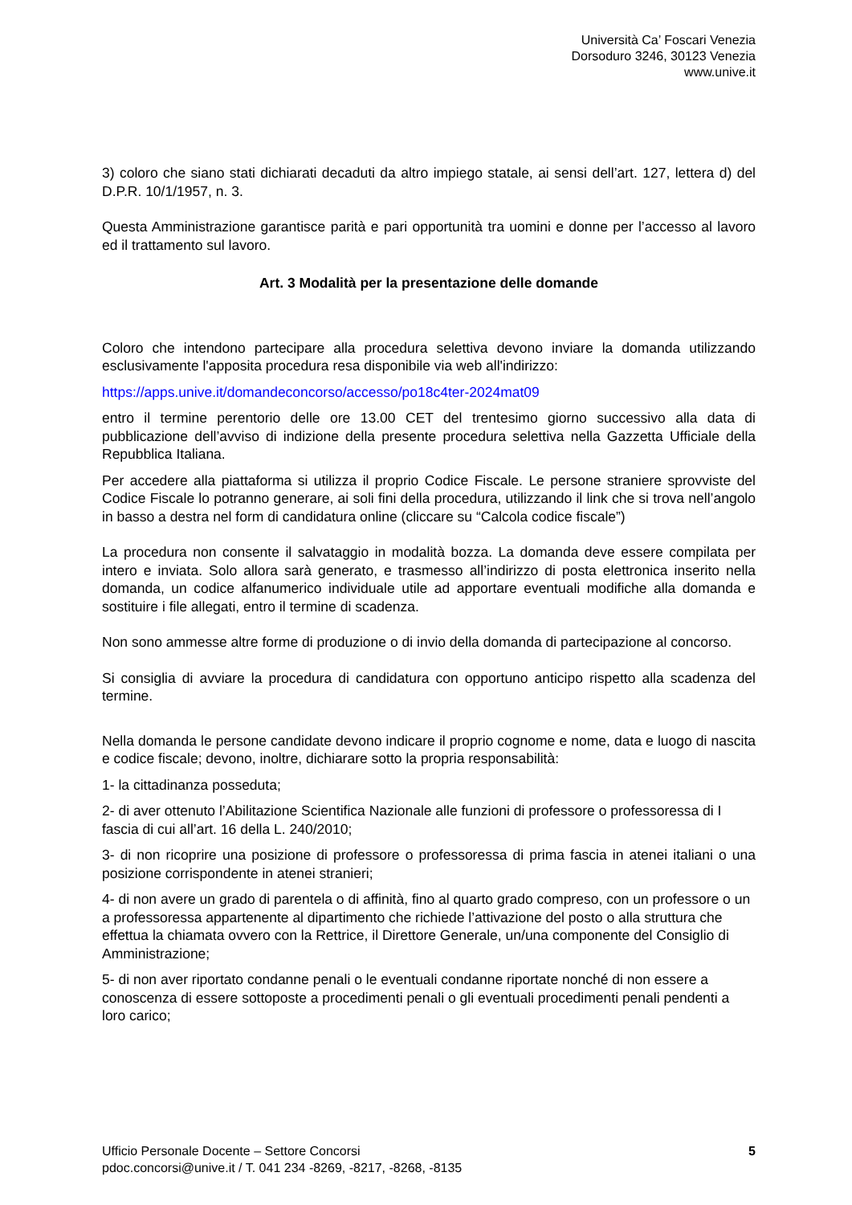Università Ca’ Foscari Venezia
Dorsoduro 3246, 30123 Venezia
www.unive.it
3) coloro che siano stati dichiarati decaduti da altro impiego statale, ai sensi dell’art. 127, lettera d) del D.P.R. 10/1/1957, n. 3.
Questa Amministrazione garantisce parità e pari opportunità tra uomini e donne per l’accesso al lavoro ed il trattamento sul lavoro.
Art. 3 Modalità per la presentazione delle domande
Coloro che intendono partecipare alla procedura selettiva devono inviare la domanda utilizzando esclusivamente l'apposita procedura resa disponibile via web all'indirizzo:
https://apps.unive.it/domandeconcorso/accesso/po18c4ter-2024mat09
entro il termine perentorio delle ore 13.00 CET del trentesimo giorno successivo alla data di pubblicazione dell’avviso di indizione della presente procedura selettiva nella Gazzetta Ufficiale della Repubblica Italiana.
Per accedere alla piattaforma si utilizza il proprio Codice Fiscale. Le persone straniere sprovviste del Codice Fiscale lo potranno generare, ai soli fini della procedura, utilizzando il link che si trova nell’angolo in basso a destra nel form di candidatura online (cliccare su “Calcola codice fiscale”)
La procedura non consente il salvataggio in modalità bozza. La domanda deve essere compilata per intero e inviata. Solo allora sarà generato, e trasmesso all’indirizzo di posta elettronica inserito nella domanda, un codice alfanumerico individuale utile ad apportare eventuali modifiche alla domanda e sostituire i file allegati, entro il termine di scadenza.
Non sono ammesse altre forme di produzione o di invio della domanda di partecipazione al concorso.
Si consiglia di avviare la procedura di candidatura con opportuno anticipo rispetto alla scadenza del termine.
Nella domanda le persone candidate devono indicare il proprio cognome e nome, data e luogo di nascita e codice fiscale; devono, inoltre, dichiarare sotto la propria responsabilità:
1- la cittadinanza posseduta;
2- di aver ottenuto l’Abilitazione Scientifica Nazionale alle funzioni di professore o professoressa di I fascia di cui all’art. 16 della L. 240/2010;
3- di non ricoprire una posizione di professore o professoressa di prima fascia in atenei italiani o una posizione corrispondente in atenei stranieri;
4- di non avere un grado di parentela o di affinità, fino al quarto grado compreso, con un professore o un a professoressa appartenente al dipartimento che richiede l’attivazione del posto o alla struttura che effettua la chiamata ovvero con la Rettrice, il Direttore Generale, un/una componente del Consiglio di Amministrazione;
5- di non aver riportato condanne penali o le eventuali condanne riportate nonché di non essere a conoscenza di essere sottoposte a procedimenti penali o gli eventuali procedimenti penali pendenti a loro carico;
Ufficio Personale Docente – Settore Concorsi
pdoc.concorsi@unive.it / T. 041 234 -8269, -8217, -8268, -8135
5